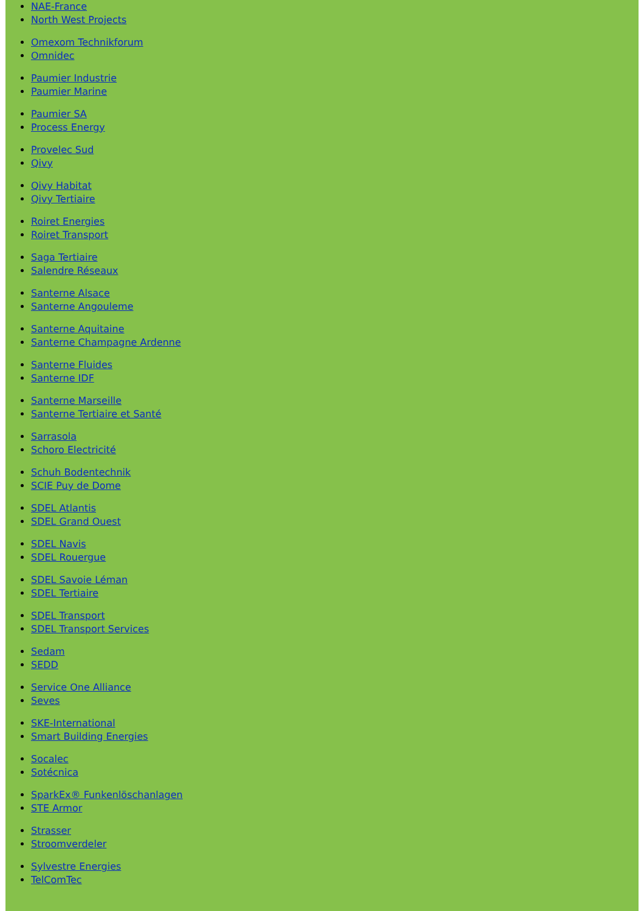NAE-France
North West Projects
Omexom Technikforum
Omnidec
Paumier Industrie
Paumier Marine
Paumier SA
Process Energy
Provelec Sud
Qivy
Qivy Habitat
Qivy Tertiaire
Roiret Energies
Roiret Transport
Saga Tertiaire
Salendre Réseaux
Santerne Alsace
Santerne Angouleme
Santerne Aquitaine
Santerne Champagne Ardenne
Santerne Fluides
Santerne IDF
Santerne Marseille
Santerne Tertiaire et Santé
Sarrasola
Schoro Electricité
Schuh Bodentechnik
SCIE Puy de Dome
SDEL Atlantis
SDEL Grand Ouest
SDEL Navis
SDEL Rouergue
SDEL Savoie Léman
SDEL Tertiaire
SDEL Transport
SDEL Transport Services
Sedam
SEDD
Service One Alliance
Seves
SKE-International
Smart Building Energies
Socalec
Sotécnica
SparkEx® Funkenlöschanlagen
STE Armor
Strasser
Stroomverdeler
Sylvestre Energies
TelComTec